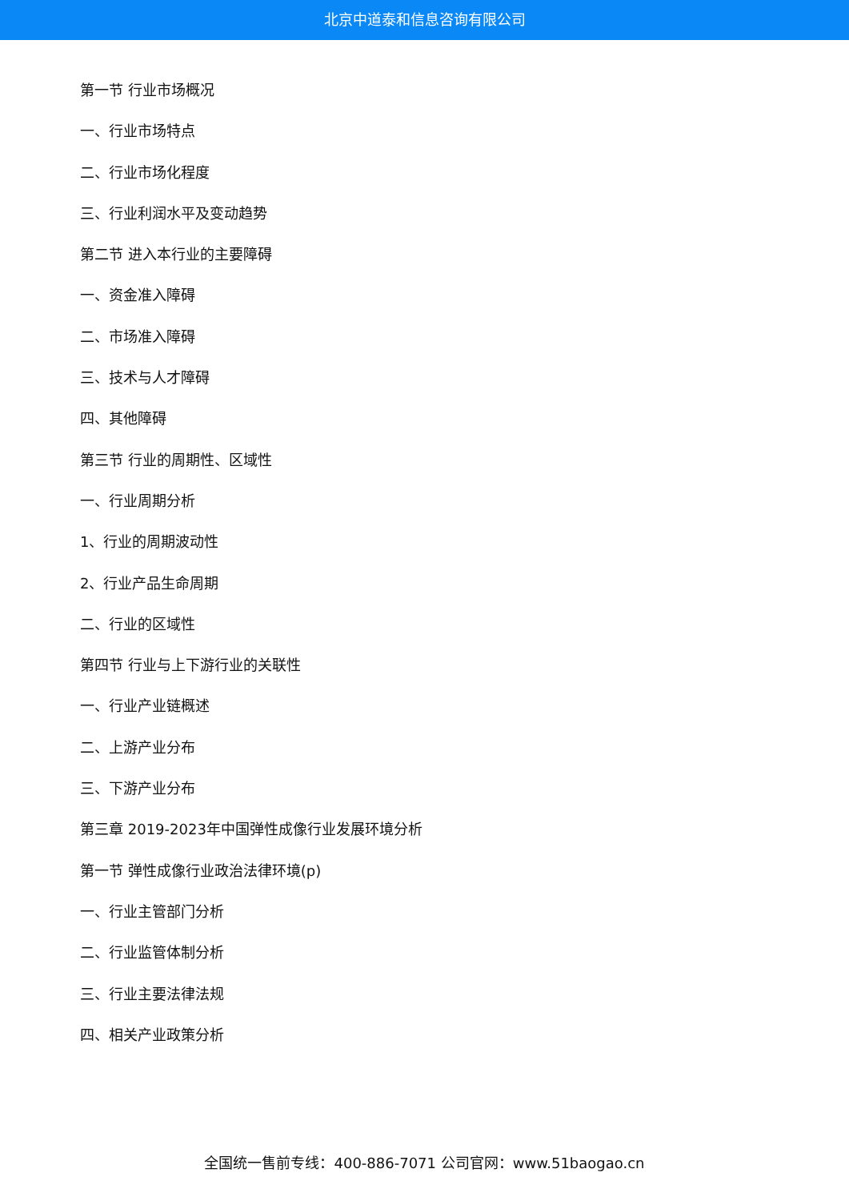北京中道泰和信息咨询有限公司
第一节 行业市场概况
一、行业市场特点
二、行业市场化程度
三、行业利润水平及变动趋势
第二节 进入本行业的主要障碍
一、资金准入障碍
二、市场准入障碍
三、技术与人才障碍
四、其他障碍
第三节 行业的周期性、区域性
一、行业周期分析
1、行业的周期波动性
2、行业产品生命周期
二、行业的区域性
第四节 行业与上下游行业的关联性
一、行业产业链概述
二、上游产业分布
三、下游产业分布
第三章 2019-2023年中国弹性成像行业发展环境分析
第一节 弹性成像行业政治法律环境(p)
一、行业主管部门分析
二、行业监管体制分析
三、行业主要法律法规
四、相关产业政策分析
全国统一售前专线：400-886-7071 公司官网：www.51baogao.cn